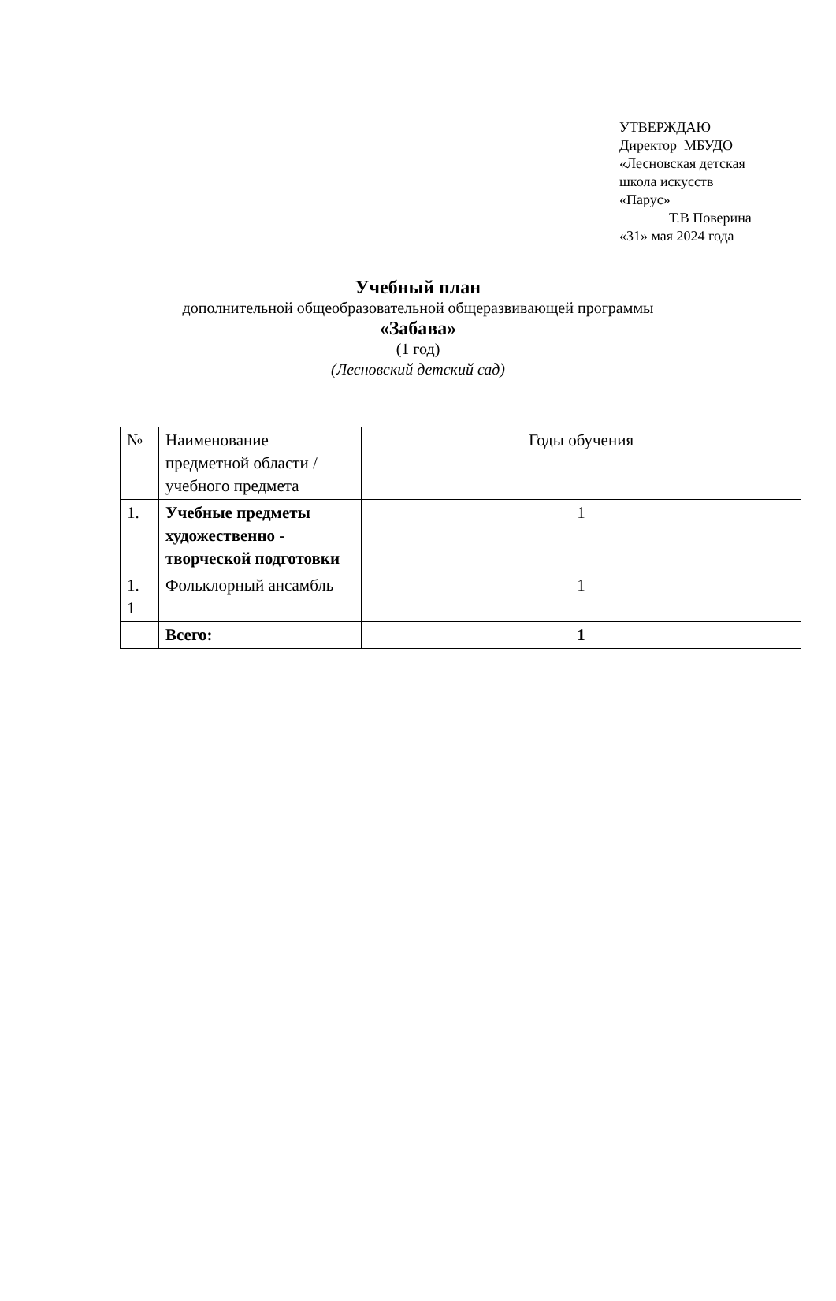УТВЕРЖДАЮ
Директор МБУДО
«Лесновская детская
школа искусств
«Парус»
Т.В Поверина
«31» мая 2024 года
Учебный план
дополнительной общеобразовательной общеразвивающей программы
«Забава»
(1 год)
(Лесновский детский сад)
| № | Наименование предметной области / учебного предмета | Годы обучения |
| --- | --- | --- |
| 1. | Учебные предметы художественно - творческой подготовки | 1 |
| 1. 1 | Фольклорный ансамбль | 1 |
| | Всего: | 1 |